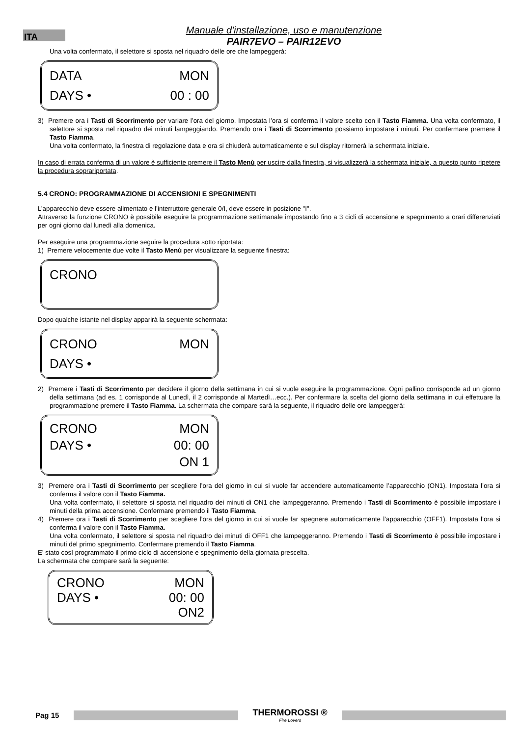ITA
Manuale d'installazione, uso e manutenzione
PAIR7EVO – PAIR12EVO
Una volta confermato, il selettore si sposta nel riquadro delle ore che lampeggerà:
DATA MON
DAYS • 00 : 00
3) Premere ora i Tasti di Scorrimento per variare l’ora del giorno. Impostata l’ora si conferma il valore scelto con il Tasto Fiamma. Una volta confermato, il selettore si sposta nel riquadro dei minuti lampeggiando. Premendo ora i Tasti di Scorrimento possiamo impostare i minuti. Per confermare premere il Tasto Fiamma.
Una volta confermato, la finestra di regolazione data e ora si chiuderà automaticamente e sul display ritornerà la schermata iniziale.
In caso di errata conferma di un valore è sufficiente premere il Tasto Menù per uscire dalla finestra, si visualizzerà la schermata iniziale, a questo punto ripetere la procedura soprariportata.
5.4 CRONO: PROGRAMMAZIONE DI ACCENSIONI E SPEGNIMENTI
L’apparecchio deve essere alimentato e l’interruttore generale 0/I, deve essere in posizione "I".
Attraverso la funzione CRONO è possibile eseguire la programmazione settimanale impostando fino a 3 cicli di accensione e spegnimento a orari differenziati per ogni giorno dal lunedì alla domenica.
Per eseguire una programmazione seguire la procedura sotto riportata:
1) Premere velocemente due volte il Tasto Menù per visualizzare la seguente finestra:
CRONO
Dopo qualche istante nel display apparirà la seguente schermata:
CRONO MON
DAYS •
2) Premere i Tasti di Scorrimento per decidere il giorno della settimana in cui si vuole eseguire la programmazione. Ogni pallino corrisponde ad un giorno della settimana (ad es. 1 corrisponde al Lunedì, il 2 corrisponde al Martedì…ecc.). Per confermare la scelta del giorno della settimana in cui effettuare la programmazione premere il Tasto Fiamma. La schermata che compare sarà la seguente, il riquadro delle ore lampeggerà:
CRONO MON
DAYS • 00: 00
ON 1
3) Premere ora i Tasti di Scorrimento per scegliere l’ora del giorno in cui si vuole far accendere automaticamente l’apparecchio (ON1). Impostata l’ora si conferma il valore con il Tasto Fiamma.
Una volta confermato, il selettore si sposta nel riquadro dei minuti di ON1 che lampeggeranno. Premendo i Tasti di Scorrimento è possibile impostare i minuti della prima accensione. Confermare premendo il Tasto Fiamma.
4) Premere ora i Tasti di Scorrimento per scegliere l’ora del giorno in cui si vuole far spegnere automaticamente l’apparecchio (OFF1). Impostata l’ora si conferma il valore con il Tasto Fiamma.
Una volta confermato, il selettore si sposta nel riquadro dei minuti di OFF1 che lampeggeranno. Premendo i Tasti di Scorrimento è possibile impostare i minuti del primo spegnimento. Confermare premendo il Tasto Fiamma.
E’ stato così programmato il primo ciclo di accensione e spegnimento della giornata prescelta.
La schermata che compare sarà la seguente:
CRONO MON
DAYS • 00: 00
ON2
Pag 15
THERMOROSSI ®
Fire Lovers